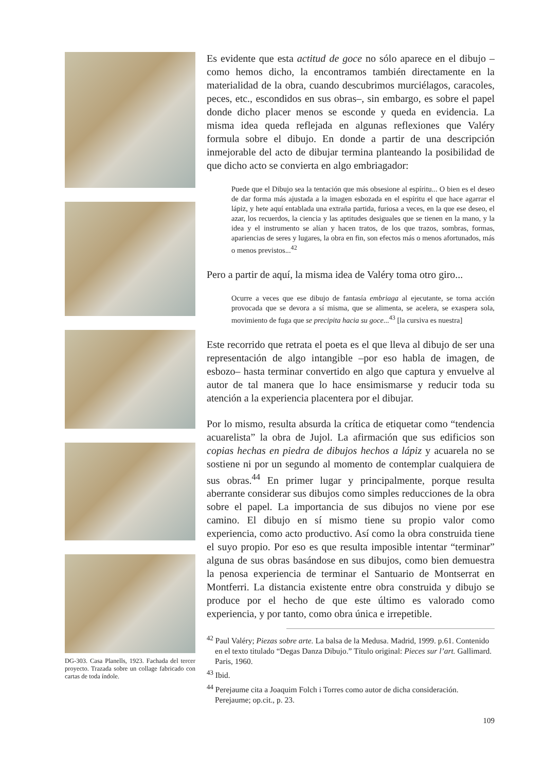DG-303. Casa Planells, 1923. Fachada del tercer proyecto. Trazada sobre un collage fabricado con cartas de toda índole.
Es evidente que esta actitud de goce no sólo aparece en el dibujo –como hemos dicho, la encontramos también directamente en la materialidad de la obra, cuando descubrimos murciélagos, caracoles, peces, etc., escondidos en sus obras–, sin embargo, es sobre el papel donde dicho placer menos se esconde y queda en evidencia. La misma idea queda reflejada en algunas reflexiones que Valéry formula sobre el dibujo. En donde a partir de una descripción inmejorable del acto de dibujar termina planteando la posibilidad de que dicho acto se convierta en algo embriagador:
Puede que el Dibujo sea la tentación que más obsesione al espíritu... O bien es el deseo de dar forma más ajustada a la imagen esbozada en el espíritu el que hace agarrar el lápiz, y hete aquí entablada una extraña partida, furiosa a veces, en la que ese deseo, el azar, los recuerdos, la ciencia y las aptitudes desiguales que se tienen en la mano, y la idea y el instrumento se alían y hacen tratos, de los que trazos, sombras, formas, apariencias de seres y lugares, la obra en fin, son efectos más o menos afortunados, más o menos previstos...<sup>42</sup>
Pero a partir de aquí, la misma idea de Valéry toma otro giro...
Ocurre a veces que ese dibujo de fantasía embriaga al ejecutante, se torna acción provocada que se devora a sí misma, que se alimenta, se acelera, se exaspera sola, movimiento de fuga que se precipita hacia su goce...<sup>43</sup> [la cursiva es nuestra]
Este recorrido que retrata el poeta es el que lleva al dibujo de ser una representación de algo intangible –por eso habla de imagen, de esbozo– hasta terminar convertido en algo que captura y envuelve al autor de tal manera que lo hace ensimismarse y reducir toda su atención a la experiencia placentera por el dibujar.
Por lo mismo, resulta absurda la crítica de etiquetar como “tendencia acuarelista” la obra de Jujol. La afirmación que sus edificios son copias hechas en piedra de dibujos hechos a lápiz y acuarela no se sostiene ni por un segundo al momento de contemplar cualquiera de sus obras.<sup>44</sup> En primer lugar y principalmente, porque resulta aberrante considerar sus dibujos como simples reducciones de la obra sobre el papel. La importancia de sus dibujos no viene por ese camino. El dibujo en sí mismo tiene su propio valor como experiencia, como acto productivo. Así como la obra construida tiene el suyo propio. Por eso es que resulta imposible intentar “terminar” alguna de sus obras basándose en sus dibujos, como bien demuestra la penosa experiencia de terminar el Santuario de Montserrat en Montferri. La distancia existente entre obra construida y dibujo se produce por el hecho de que este último es valorado como experiencia, y por tanto, como obra única e irrepetible.
<sup>42</sup> Paul Valéry; Piezas sobre arte. La balsa de la Medusa. Madrid, 1999. p.61. Contenido en el texto titulado “Degas Danza Dibujo.” Título original: Pieces sur l’art. Gallimard. Paris, 1960.
<sup>43</sup> Ibid.
<sup>44</sup> Perejaume cita a Joaquim Folch i Torres como autor de dicha consideración. Perejaume; op.cit., p. 23.
109